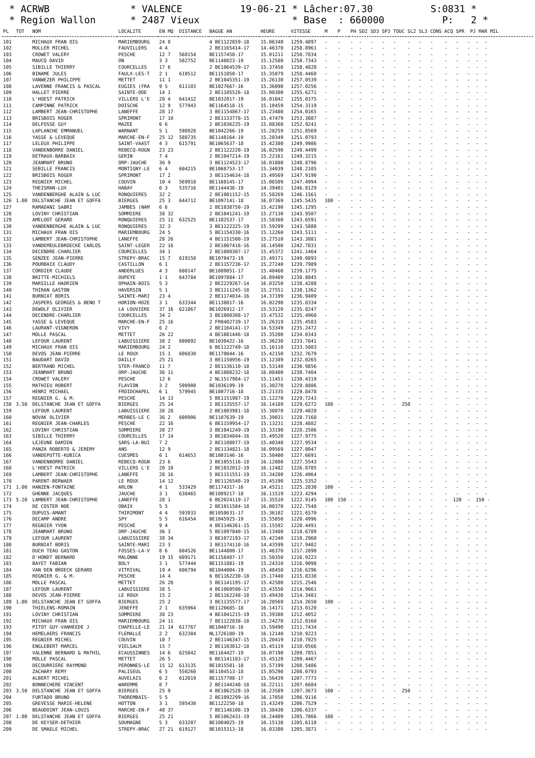* ACRWB * VALENCE 19-06-21 * Lâcher:07.30 S:0831 * * Region Wallon * 2487 Vieux * Base : 660000 P: 2 *
| PL | TOT | NOM | LOCALITE | EN MQ | DISTANCE | BAGUE AN | HEURE | VITESSE | M | P | PH SD2 SD3 SP3 TOUC SL2 SL3 CONS ACQ SPR PJ MAR MIL |
| --- | --- | --- | --- | --- | --- | --- | --- | --- | --- | --- | --- |
| 101 | | MICHAUX FRAN OIS | MARIEMBOURG | 24 8 | | 4 BE1122859-18 | 15.06340 | 1259.4897 | - | - | - - - - - - - - - - - - - |
| 102 | | MULLER MICHEL | FAUVILLERS | 4 4 | | 2 BE1165414-17 | 14.46370 | 1258.8961 | - | - | - - - - - - - - - - - - - |
| 103 | | CROWET VALERY | PESCHE | 12 7 | 568154 | BE1157458-17 | 15.01211 | 1258.7834 | - | - | - - - - - - - - - - - - - |
| 104 | | MAUCQ DAVID | ON | 3 3 | 582752 | BE1148023-19 | 15.12580 | 1258.7343 | - | - | - - - - - - - - - - - - - |
| 105 | | SIBILLE THIERRY | COURCELLES | 17 6 | | 2 BE1064539-17 | 15.37450 | 1258.4828 | - | - | - - - - - - - - - - - - - |
| 106 | | BINAME JULES | FAULX-LES-T | 2 1 | 610512 | BE1151050-17 | 15.35079 | 1258.4460 | - | - | - - - - - - - - - - - - - |
| 107 | | VANWEZER PHILIPPE | METTET | 11 1 | | 2 BE1045351-19 | 15.26130 | 1257.0539 | - | - | - - - - - - - - - - - - - |
| 108 | | LAVENNE FRANCIS & PASCAL | EUGIES (FRA | 9 5 | 611103 | BE1027667-16 | 15.36090 | 1257.0256 | - | - | - - - - - - - - - - - - - |
| 109 | | HALLET PIERRE | SAINTE-ODE | 14 1 | | 2 BE1105526-18 | 15.00300 | 1255.6271 | - | - | - - - - - - - - - - - - - |
| 110 | | L'HOEST PATRICK | VILLERS L'E | 20 4 | 641412 | BE1032017-19 | 16.01042 | 1255.0375 | - | - | - - - - - - - - - - - - - |
| 111 | | CAMPINNE PATRICK | DOISCHE | 12 9 | 577943 | BE1164518-15 | 15.10459 | 1254.3119 | - | - | - - - - - - - - - - - - - |
| 112 | | LAMBERT JEAN-CHRISTOPHE | LANEFFE | 28 17 | | 3 BE1154867-17 | 15.23480 | 1254.0165 | - | - | - - - - - - - - - - - - - |
| 113 | | BRISBOIS ROGER | SPRIMONT | 17 10 | | 2 BE1133778-15 | 15.47479 | 1253.3087 | - | - | - - - - - - - - - - - - - |
| 114 | | DELFOSSE GUY | MAZEE | 6 6 | | 2 BE1036235-19 | 15.08360 | 1252.9241 | - | - | - - - - - - - - - - - - - |
| 115 | | LAPLANCHE EMMANUEL | WARNANT | 5 1 | 598928 | BE1042266-19 | 15.28259 | 1251.8569 | - | - | - - - - - - - - - - - - - |
| 116 | | YASSE & LEVEQUE | MARCHE-EN-F | 25 12 | 588735 | BE1148164-19 | 15.20349 | 1251.0793 | - | - | - - - - - - - - - - - - - |
| 117 | | LELEUX PHILIPPE | SAINT-VAAST | 4 3 | 615791 | BE1065637-18 | 15.42380 | 1249.9986 | - | - | - - - - - - - - - - - - - |
| 118 | | VANDENBORRE DANIEL | REBECQ-ROGN | 23 23 | | 2 BE1122220-19 | 16.02590 | 1249.4499 | - | - | - - - - - - - - - - - - - |
| 119 | | DETRAUX-BARBAIX | GERIN | 7 4 | | 2 BE1047214-19 | 15.22161 | 1249.3215 | - | - | - - - - - - - - - - - - - |
| 120 | | JEANMART BRUNO | ORP-JAUCHE | 36 9 | | 3 BE1124523-17 | 16.01080 | 1248.8796 | - | - | - - - - - - - - - - - - - |
| 121 | | SEBILLE FRANCIS | MONTIGNY-LE | 6 4 | 604215 | BE1068753-17 | 15.34039 | 1248.2105 | - | - | - - - - - - - - - - - - - |
| 122 | | BRISBOIS ROGER | SPRIMONT | 17 2 | | 3 BE1154634-18 | 15.49569 | 1247.9190 | - | - | - - - - - - - - - - - - - |
| 123 | | REGNIER MICHEL | COUVIN | 10 4 | 569918 | BE1160145-17 | 15.06509 | 1247.4994 | - | - | - - - - - - - - - - - - - |
| 124 | | THEISMAN-LUX | HABAY | 6 3 | 535716 | BE1144436-19 | 14.39401 | 1246.8129 | - | - | - - - - - - - - - - - - - |
| 125 | | VANDENBERGHE ALAIN & LUC | RONQUIERES | 32 2 | | 2 BE1001152-15 | 15.58269 | 1246.1561 | - | - | - - - - - - - - - - - - - |
| 126 | 1.00 | DELSTANCHE JEAN ET GOFFA | BIERGES | 25 3 | 644712 | BE1097141-18 | 16.07369 | 1245.5435 | 100 | - | - - - - - - - - - - - - - |
| 127 | | RAMADANI SABRI | JAMBES (NAM | 6 6 | | 2 BE1038750-19 | 15.42190 | 1245.1295 | - | - | - - - - - - - - - - - - - |
| 128 | | LOVINY CHRISTIAN | SOMMIERE | 38 32 | | 2 BE1041241-19 | 15.27130 | 1243.9507 | - | - | - - - - - - - - - - - - - |
| 129 | | AMELOOT GERARD | RONQUIERES | 25 11 | 632525 | BE1182537-17 | 15.58360 | 1243.6591 | - | - | - - - - - - - - - - - - - |
| 130 | | VANDENBERGHE ALAIN & LUC | RONQUIERES | 32 3 | | 3 BE1122325-19 | 15.59299 | 1243.5880 | - | - | - - - - - - - - - - - - - |
| 131 | | MICHAUX FRAN OIS | MARIEMBOURG | 24 5 | | 5 BE1154330-16 | 15.12260 | 1243.5111 | - | - | - - - - - - - - - - - - - |
| 132 | | LAMBERT JEAN-CHRISTOPHE | LANEFFE | 28 26 | | 4 BE1151500-19 | 15.27510 | 1243.3881 | - | - | - - - - - - - - - - - - - |
| 133 | | VANDEMEULEBROECKE CARLOS | SAINT-LEGER | 22 16 | | 2 BE1007416-16 | 16.14500 | 1242.7831 | - | - | - - - - - - - - - - - - - |
| 134 | | DECENDRE-CHARLIER | COURCELLES | 34 1 | | 2 BE1080307-17 | 15.45372 | 1241.1464 | - | - | - - - - - - - - - - - - - |
| 135 | | SENZEE JEAN-PIERRE | STREPY-BRAC | 15 7 | 619158 | BE1070473-19 | 15.49171 | 1240.0893 | - | - | - - - - - - - - - - - - - |
| 136 | | POURBAIX CLAUDY | CASTILLON | 6 1 | | 2 BE1157236-17 | 15.27240 | 1239.7989 | - | - | - - - - - - - - - - - - - |
| 137 | | CORDIER CLAUDE | ANDERLUES | 4 3 | 608147 | BE1080051-17 | 15.40460 | 1239.1775 | - | - | - - - - - - - - - - - - - |
| 138 | | BRITTE-MICHIELS | OUPEYE | 1 1 | 643784 | BE1097884-17 | 16.09409 | 1238.8045 | - | - | - - - - - - - - - - - - - |
| 139 | | MARSILLE HADRIEN | OPHAIN-BOIS | 5 3 | | 2 BE2229267-14 | 16.03250 | 1238.4288 | - | - | - - - - - - - - - - - - - |
| 140 | | THIRAN GASTON | HAVERSIN | 5 1 | | 3 BE1111245-18 | 15.27551 | 1238.1362 | - | - | - - - - - - - - - - - - - |
| 141 | | BURNIAT BORIS | SAINTE-MARI | 23 4 | | 2 BE1174034-16 | 14.37199 | 1236.9409 | - | - | - - - - - - - - - - - - - |
| 142 | | JASPERS GEORGES & BENO T | HORION-HOZE | 3 1 | 633344 | BE1138017-16 | 16.02290 | 1235.8334 | - | - | - - - - - - - - - - - - - |
| 143 | | DEWOLF OLIVIER | LA LOUVIERE | 37 16 | 621867 | BE1026912-17 | 15.53120 | 1235.8247 | - | - | - - - - - - - - - - - - - |
| 144 | | DECENDRE-CHARLIER | COURCELLES | 34 2 | | 3 BE1080308-17 | 15.47532 | 1235.4960 | - | - | - - - - - - - - - - - - - |
| 145 | | YASSE & LEVEQUE | MARCHE-EN-F | 25 16 | | 2 FR0402739-17 | 15.26319 | 1235.4583 | - | - | - - - - - - - - - - - - - |
| 146 | | LAURANT-VIGNERON | VIVY | 6 2 | | 2 BE1164141-17 | 14.53349 | 1235.2472 | - | - | - - - - - - - - - - - - - |
| 147 | | MOLLE PASCAL | METTET | 26 22 | | 4 BE1081446-18 | 15.35200 | 1234.0343 | - | - | - - - - - - - - - - - - - |
| 148 | | LEFOUR LAURENT | LABUISSIERE | 38 2 | 600092 | BE1030422-16 | 15.36230 | 1233.7841 | - | - | - - - - - - - - - - - - - |
| 149 | | MICHAUX FRAN OIS | MARIEMBOURG | 24 2 | | 6 BE1122749-18 | 15.16110 | 1233.5083 | - | - | - - - - - - - - - - - - - |
| 150 | | DEVOS JEAN-PIERRE | LE ROUX | 15 1 | 606830 | BE1170044-16 | 15.42150 | 1232.7679 | - | - | - - - - - - - - - - - - - |
| 151 | | BAUDART DAVID | DAILLY | 25 21 | | 3 BE1150956-19 | 15.12389 | 1232.0265 | - | - | - - - - - - - - - - - - - |
| 152 | | BERTRAND MICHEL | STER-FRANCO | 11 7 | | 2 BE1136110-18 | 15.53140 | 1230.9856 | - | - | - - - - - - - - - - - - - |
| 153 | | JEANMART BRUNO | ORP-JAUCHE | 36 11 | | 4 BE1088232-18 | 16.08400 | 1230.7404 | - | - | - - - - - - - - - - - - - |
| 154 | | CROWET VALERY | PESCHE | 12 6 | | 2 NL1517984-17 | 15.11451 | 1230.4319 | - | - | - - - - - - - - - - - - - |
| 155 | | MATHIEU ROBERT | FLAVION | 3 2 | 590900 | BE1036199-19 | 15.30270 | 1229.8886 | - | - | - - - - - - - - - - - - - |
| 156 | | HENRI MICHAEL | FROIDCHAPEL | 6 1 | 579945 | BE1007716-18 | 15.21335 | 1229.8478 | - | - | - - - - - - - - - - - - - |
| 157 | | REGNIER G. & M. | PESCHE | 14 13 | | 5 BE1151987-19 | 15.12270 | 1229.7243 | - | - | - - - - - - - - - - - - - |
| 158 | 3.50 | DELSTANCHE JEAN ET GOFFA | BIERGES | 25 24 | | 2 BE1135557-17 | 16.14189 | 1229.6272 | 100 | - | - - - - - 250 - - - - - - - |
| 159 | | LEFOUR LAURENT | LABUISSIERE | 38 28 | | 2 BE1003981-18 | 15.38070 | 1229.4028 | - | - | - - - - - - - - - - - - - |
| 160 | | NOVAK OLIVIER | MERBES-LE C | 36 2 | 600906 | BE1107639-19 | 15.39031 | 1228.7168 | - | - | - - - - - - - - - - - - - |
| 161 | | REGNIER JEAN-CHARLES | PESCHE | 22 16 | | 6 BE1159954-17 | 15.13231 | 1228.4882 | - | - | - - - - - - - - - - - - - |
| 162 | | LOVINY CHRISTIAN | SOMMIERE | 38 27 | | 3 BE1041249-19 | 15.33190 | 1228.2506 | - | - | - - - - - - - - - - - - - |
| 163 | | SIBILLE THIERRY | COURCELLES | 17 14 | | 3 BE1034844-16 | 15.49520 | 1227.9775 | - | - | - - - - - - - - - - - - - |
| 164 | | LEJEUNE DAMIEN | SARS-LA-BUI | 7 2 | | 2 BE1108077-19 | 15.40340 | 1227.9534 | - | - | - - - - - - - - - - - - - |
| 165 | | PANZA ROBERTO & JEREMY | ANS | 12 9 | | 2 BE1134821-18 | 16.09569 | 1227.8047 | - | - | - - - - - - - - - - - - - |
| 166 | | VANDEPUTTE-KUBICA | CUESMES | 6 1 | 614653 | BE1003146-16 | 15.50400 | 1227.6691 | - | - | - - - - - - - - - - - - - |
| 167 | | VANDENBORRE DANIEL | REBECQ-ROGN | 23 6 | | 3 BE1055116-18 | 16.12080 | 1227.5543 | - | - | - - - - - - - - - - - - - |
| 168 | | L'HOEST PATRICK | VILLERS L'E | 20 10 | | 2 BE1032012-19 | 16.12482 | 1226.8705 | - | - | - - - - - - - - - - - - - |
| 169 | | LAMBERT JEAN-CHRISTOPHE | LANEFFE | 28 16 | | 5 BE1151551-19 | 15.34280 | 1226.4064 | - | - | - - - - - - - - - - - - - |
| 170 | | PARENT-BERWAER | LE ROUX | 14 12 | | 2 BE1126540-19 | 15.45190 | 1225.5352 | - | - | - - - - - - - - - - - - - |
| 171 | 1.00 | HANZEN-FONTAINE | ARLON | 4 1 | 533429 | BE1174317-16 | 14.45211 | 1225.2830 | 100 | - | - - - - - - - - - - - - - |
| 172 | | GHENNE JACQUES | JAUCHE | 3 1 | 638465 | BE1089217-18 | 16.11519 | 1223.4294 | - | - | - - - - - - - - - - - - - |
| 173 | 5.20 | LAMBERT JEAN-CHRISTOPHE | LANEFFE | 28 1 | | 6 BE2024119-17 | 15.35510 | 1222.9145 | 100 | 150 | - - - - - - - - - 120 - 150 - |
| 174 | | DE COSTER NOE | OBAIX | 5 5 | | 2 BE1011584-18 | 16.00370 | 1222.7548 | - | - | - - - - - - - - - - - - - |
| 175 | | DUPUIS-AMANT | THIRIMONT | 4 4 | 593933 | BE1058631-17 | 15.36102 | 1221.6570 | - | - | - - - - - - - - - - - - - |
| 176 | | DECAMP ANDRE | SPY | 5 5 | 616454 | BE1045925-19 | 15.55050 | 1220.4996 | - | - | - - - - - - - - - - - - - |
| 177 | | REGNIER YVON | PESCHE | 9 4 | | 4 BE1146361-15 | 15.15592 | 1220.4491 | - | - | - - - - - - - - - - - - - |
| 178 | | JEANMART BRUNO | ORP-JAUCHE | 36 3 | | 5 BE1097840-15 | 16.13480 | 1218.6789 | - | - | - - - - - - - - - - - - - |
| 179 | | LEFOUR LAURENT | LABUISSIERE | 38 34 | | 3 BE1072193-17 | 15.42340 | 1218.2960 | - | - | - - - - - - - - - - - - - |
| 180 | | BURNIAT BORIS | SAINTE-MARI | 23 3 | | 3 BE1174110-16 | 14.43599 | 1217.9402 | - | - | - - - - - - - - - - - - - |
| 181 | | DUCH TEAU GASTON | FOSSES-LA-V | 8 6 | 604526 | BE1144800-17 | 15.46370 | 1217.2890 | - | - | - - - - - - - - - - - - - |
| 182 | | D'HONDT BERNARD | MALONNE | 19 15 | 609171 | BE1158487-17 | 15.50350 | 1216.9223 | - | - | - - - - - - - - - - - - - |
| 183 | | BAYET FABIAN | BOLY | 3 1 | 577444 | BE1151881-19 | 15.24310 | 1216.9098 | - | - | - - - - - - - - - - - - - |
| 184 | | VAN DEN BROECK GERARD | VITRIVAL | 19 4 | 606794 | BE1044004-19 | 15.48450 | 1216.6296 | - | - | - - - - - - - - - - - - - |
| 185 | | REGNIER G. & M. | PESCHE | 14 4 | | 6 BE1162230-18 | 15.17440 | 1215.8338 | - | - | - - - - - - - - - - - - - |
| 186 | | MOLLE PASCAL | METTET | 26 20 | | 5 BE1141195-17 | 15.42500 | 1215.2546 | - | - | - - - - - - - - - - - - - |
| 187 | | LEFOUR LAURENT | LABUISSIERE | 38 5 | | 4 BE1060590-17 | 15.43550 | 1214.9661 | - | - | - - - - - - - - - - - - - |
| 188 | | DEVOS JEAN-PIERRE | LE ROUX | 15 2 | | 2 BE1162248-18 | 15.49430 | 1214.3481 | - | - | - - - - - - - - - - - - - |
| 189 | 1.00 | DELSTANCHE JEAN ET GOFFA | BIERGES | 25 2 | | 3 BE1135577-17 | 16.20569 | 1214.2650 | 100 | - | - - - - - - - - - - - - - |
| 190 | | THIELENS-ROMAIN | JENEFFE | 2 1 | 635964 | BE1126685-18 | 16.14171 | 1213.0120 | - | - | - - - - - - - - - - - - - |
| 191 | | LOVINY CHRISTIAN | SOMMIERE | 38 23 | | 4 BE1041215-19 | 15.39380 | 1212.4052 | - | - | - - - - - - - - - - - - - |
| 192 | | MICHAUX FRAN OIS | MARIEMBOURG | 24 11 | | 7 BE1122838-18 | 15.24270 | 1212.0160 | - | - | - - - - - - - - - - - - - |
| 193 | | PITOT GUY-VANHEEDE J | CHAPELLE-LE | 21 14 | 617767 | BE1040716-16 | 15.59490 | 1211.7434 | - | - | - - - - - - - - - - - - - |
| 194 | | HEMELAERS FRANCIS | FLEMALLE | 2 2 | 632384 | NL1726180-19 | 16.12140 | 1210.9223 | - | - | - - - - - - - - - - - - - |
| 195 | | REGNIER MICHEL | COUVIN | 10 7 | | 2 BE1146347-15 | 15.20419 | 1210.7925 | - | - | - - - - - - - - - - - - - |
| 196 | | ENGLEBERT MARCEL | VIELSALM | 15 7 | | 2 BE1103012-18 | 15.45119 | 1210.0566 | - | - | - - - - - - - - - - - - - |
| 197 | | VALENNE BERNARD & MATHIL | ECAUSSINNES | 14 6 | 625842 | BE1164427-19 | 16.07190 | 1209.7851 | - | - | - - - - - - - - - - - - - |
| 198 | | MOLLE PASCAL | METTET | 26 5 | | 6 BE1141103-17 | 15.45120 | 1209.4467 | - | - | - - - - - - - - - - - - - |
| 199 | | DECOURRIERE RAYMOND | PERONNES-LE | 15 12 | 613135 | BE1015581-18 | 15.57199 | 1208.5486 | - | - | - - - - - - - - - - - - - |
| 200 | | ZACHARY REMY | PALISEUL | 6 5 | 550260 | BE1104513-18 | 15.05290 | 1208.0793 | - | - | - - - - - - - - - - - - - |
| 201 | | ALBERT MICHEL | AUVELAIS | 6 2 | 612019 | BE1157708-17 | 15.56439 | 1207.7773 | - | - | - - - - - - - - - - - - - |
| 202 | | BONNECHERE VINCENT | WAREMME | 8 7 | | 2 BE1144248-18 | 16.22111 | 1207.6684 | - | - | - - - - - - - - - - - - - |
| 203 | 3.50 | DELSTANCHE JEAN ET GOFFA | BIERGES | 25 9 | | 4 BE1062528-19 | 16.23589 | 1207.3673 | 100 | - | - - - - - 250 - - - - - - - |
| 204 | | FURTADO BRUNO | THOREMBAIS- | 5 5 | | 2 BE1092299-16 | 16.17050 | 1206.9116 | - | - | - - - - - - - - - - - - - |
| 205 | | GREVESSE MARIE-HELENE | HOTTON | 3 1 | 595430 | BE1122250-18 | 15.43249 | 1206.7529 | - | - | - - - - - - - - - - - - - |
| 206 | | BEAUDOINT JEAN-LOUIS | MARCHE-EN-F | 48 37 | | 7 BE1146108-19 | 15.38430 | 1206.6337 | - | - | - - - - - - - - - - - - - |
| 207 | 1.00 | DELSTANCHE JEAN ET GOFFA | BIERGES | 25 21 | | 5 BE1062431-19 | 16.24409 | 1205.7866 | 100 | - | - - - - - - - - - - - - - |
| 208 | | DE KEYSER-DETHIER | SOUMAGNE | 5 3 | 633207 | BE1004025-19 | 16.15130 | 1205.6110 | - | - | - - - - - - - - - - - - - |
| 209 | | DE SMAELE MICHEL | STREPY-BRAC | 27 21 | 619127 | BE1015313-18 | 16.03380 | 1205.3871 | - | - | - - - - - - - - - - - - - |